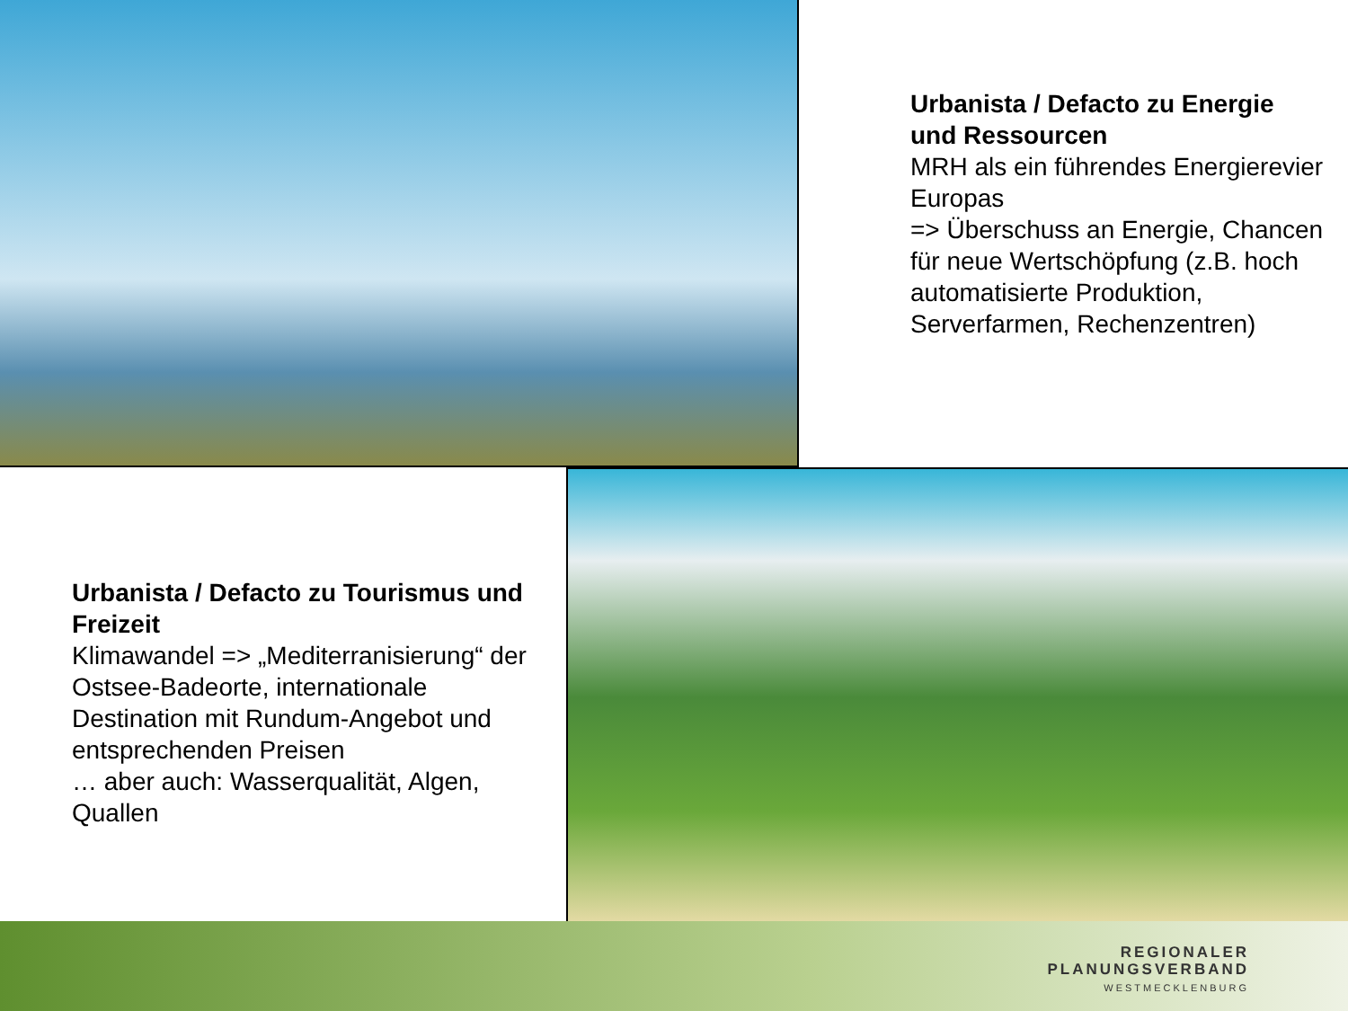Urbanista / Defacto zu Energie und Ressourcen
MRH als ein führendes Energierevier Europas
=> Überschuss an Energie, Chancen für neue Wertschöpfung (z.B. hoch automatisierte Produktion, Serverfarmen, Rechenzentren)
Urbanista / Defacto zu Tourismus und Freizeit
Klimawandel => „Mediterranisierung“ der Ostsee-Badeorte, internationale Destination mit Rundum-Angebot und entsprechenden Preisen
… aber auch: Wasserqualität, Algen, Quallen
REGIONALER
PLANUNGSVERBAND
WESTMECKLENBURG